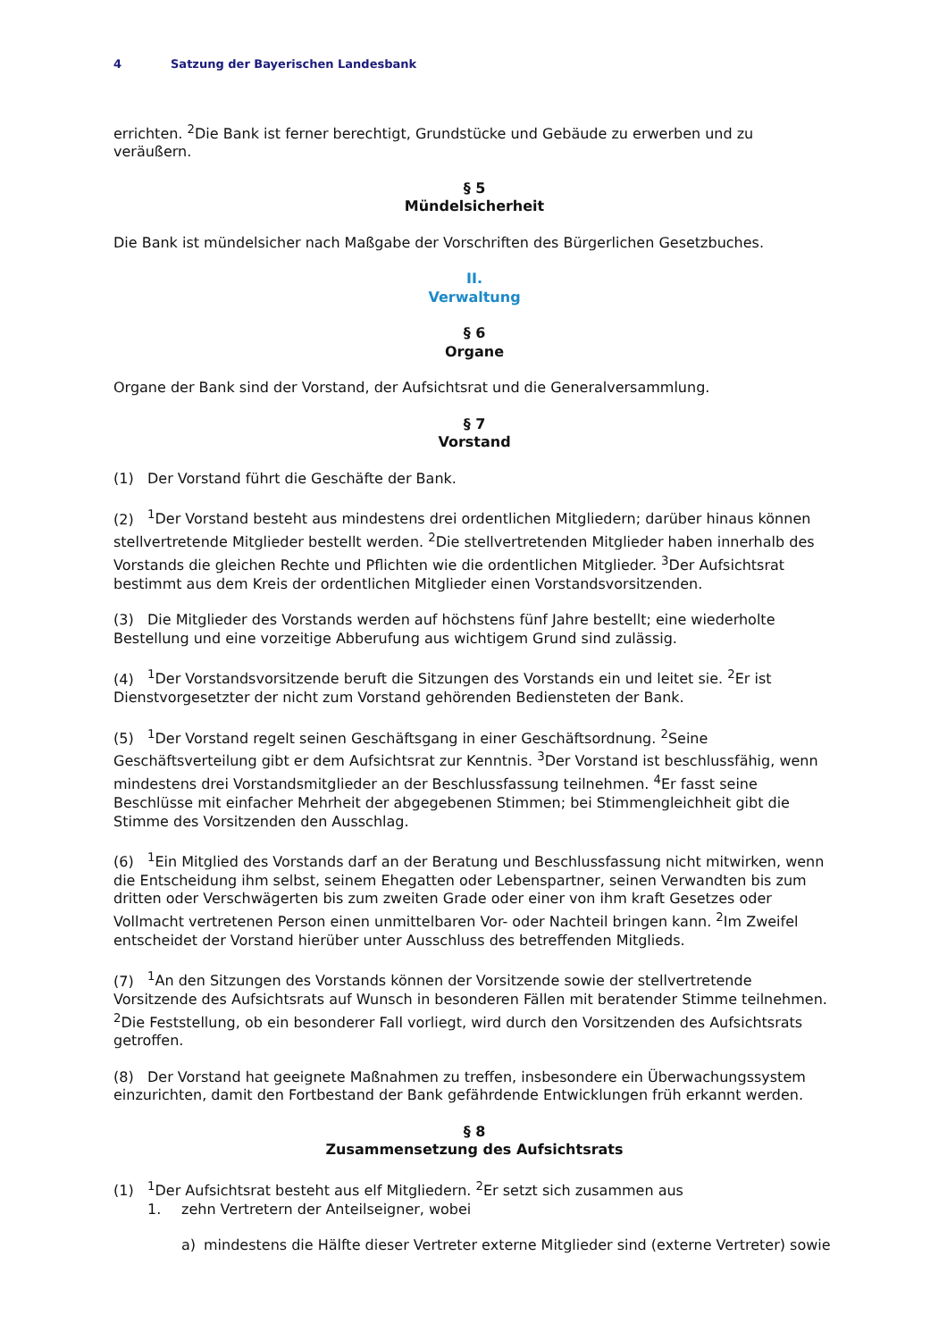4 Satzung der Bayerischen Landesbank
errichten. <sup>2</sup>Die Bank ist ferner berechtigt, Grundstücke und Gebäude zu erwerben und zu veräußern.
§ 5
Mündelsicherheit
Die Bank ist mündelsicher nach Maßgabe der Vorschriften des Bürgerlichen Gesetzbuches.
II.
Verwaltung
§ 6
Organe
Organe der Bank sind der Vorstand, der Aufsichtsrat und die Generalversammlung.
§ 7
Vorstand
(1) Der Vorstand führt die Geschäfte der Bank.
(2)<sup>1</sup>Der Vorstand besteht aus mindestens drei ordentlichen Mitgliedern; darüber hinaus können stellvertretende Mitglieder bestellt werden. <sup>2</sup>Die stellvertretenden Mitglieder haben innerhalb des Vorstands die gleichen Rechte und Pflichten wie die ordentlichen Mitglieder. <sup>3</sup>Der Aufsichtsrat bestimmt aus dem Kreis der ordentlichen Mitglieder einen Vorstandsvorsitzenden.
(3) Die Mitglieder des Vorstands werden auf höchstens fünf Jahre bestellt; eine wiederholte Bestellung und eine vorzeitige Abberufung aus wichtigem Grund sind zulässig.
(4)<sup>1</sup>Der Vorstandsvorsitzende beruft die Sitzungen des Vorstands ein und leitet sie. <sup>2</sup>Er ist Dienstvorgesetzter der nicht zum Vorstand gehörenden Bediensteten der Bank.
(5)<sup>1</sup>Der Vorstand regelt seinen Geschäftsgang in einer Geschäftsordnung. <sup>2</sup>Seine Geschäftsverteilung gibt er dem Aufsichtsrat zur Kenntnis. <sup>3</sup>Der Vorstand ist beschlussfähig, wenn mindestens drei Vorstandsmitglieder an der Beschlussfassung teilnehmen. <sup>4</sup>Er fasst seine Beschlüsse mit einfacher Mehrheit der abgegebenen Stimmen; bei Stimmengleichheit gibt die Stimme des Vorsitzenden den Ausschlag.
(6)<sup>1</sup>Ein Mitglied des Vorstands darf an der Beratung und Beschlussfassung nicht mitwirken, wenn die Entscheidung ihm selbst, seinem Ehegatten oder Lebenspartner, seinen Verwandten bis zum dritten oder Verschwägerten bis zum zweiten Grade oder einer von ihm kraft Gesetzes oder Vollmacht vertretenen Person einen unmittelbaren Vor- oder Nachteil bringen kann. <sup>2</sup>Im Zweifel entscheidet der Vorstand hierüber unter Ausschluss des betreffenden Mitglieds.
(7)<sup>1</sup>An den Sitzungen des Vorstands können der Vorsitzende sowie der stellvertretende Vorsitzende des Aufsichtsrats auf Wunsch in besonderen Fällen mit beratender Stimme teilnehmen. <sup>2</sup>Die Feststellung, ob ein besonderer Fall vorliegt, wird durch den Vorsitzenden des Aufsichtsrats getroffen.
(8) Der Vorstand hat geeignete Maßnahmen zu treffen, insbesondere ein Überwachungssystem einzurichten, damit den Fortbestand der Bank gefährdende Entwicklungen früh erkannt werden.
§ 8
Zusammensetzung des Aufsichtsrats
(1)<sup>1</sup>Der Aufsichtsrat besteht aus elf Mitgliedern. <sup>2</sup>Er setzt sich zusammen aus
1. zehn Vertretern der Anteilseigner, wobei
a) mindestens die Hälfte dieser Vertreter externe Mitglieder sind (externe Vertreter) sowie